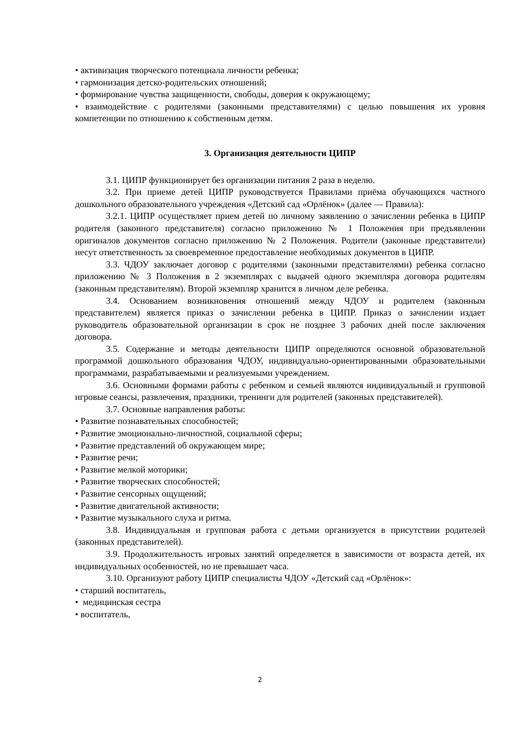• активизация творческого потенциала личности ребенка;
• гармонизация детско-родительских отношений;
• формирование чувства защищенности, свободы, доверия к окружающему;
• взаимодействие с родителями (законными представителями) с целью повышения их уровня компетенции по отношению к собственным детям.
3. Организация деятельности ЦИПР
3.1. ЦИПР функционирует без организации питания 2 раза в неделю.
3.2. При приеме детей ЦИПР руководствуется Правилами приёма обучающихся частного дошкольного образовательного учреждения «Детский сад «Орлёнок» (далее — Правила):
3.2.1. ЦИПР осуществляет прием детей по личному заявлению о зачислении ребенка в ЦИПР родителя (законного представителя) согласно приложению № 1 Положения при предъявлении оригиналов документов согласно приложению № 2 Положения. Родители (законные представители) несут ответственность за своевременное предоставление необходимых документов в ЦИПР.
3.3. ЧДОУ заключает договор с родителями (законными представителями) ребенка согласно приложению № 3 Положения в 2 экземплярах с выдачей одного экземпляра договора родителям (законным представителям). Второй экземпляр хранится в личном деле ребенка.
3.4. Основанием возникновения отношений между ЧДОУ и родителем (законным представителем) является приказ о зачислении ребенка в ЦИПР. Приказ о зачислении издает руководитель образовательной организации в срок не позднее 3 рабочих дней после заключения договора.
3.5. Содержание и методы деятельности ЦИПР определяются основной образовательной программой дошкольного образования ЧДОУ, индивидуально-ориентированными образовательными программами, разрабатываемыми и реализуемыми учреждением.
3.6. Основными формами работы с ребенком и семьей являются индивидуальный и групповой игровые сеансы, развлечения, праздники, тренинги для родителей (законных представителей).
3.7. Основные направления работы:
• Развитие познавательных способностей;
• Развитие эмоционально-личностной, социальной сферы;
• Развитие представлений об окружающем мире;
• Развитие речи;
• Развитие мелкой моторики;
• Развитие творческих способностей;
• Развитие сенсорных ощущений;
• Развитие двигательной активности;
• Развитие музыкального слуха и ритма.
3.8. Индивидуальная и групповая работа с детьми организуется в присутствии родителей (законных представителей).
3.9. Продолжительность игровых занятий определяется в зависимости от возраста детей, их индивидуальных особенностей, но не превышает часа.
3.10. Организуют работу ЦИПР специалисты ЧДОУ «Детский сад «Орлёнок»:
• старший воспитатель,
• медицинская сестра
• воспитатель,
2